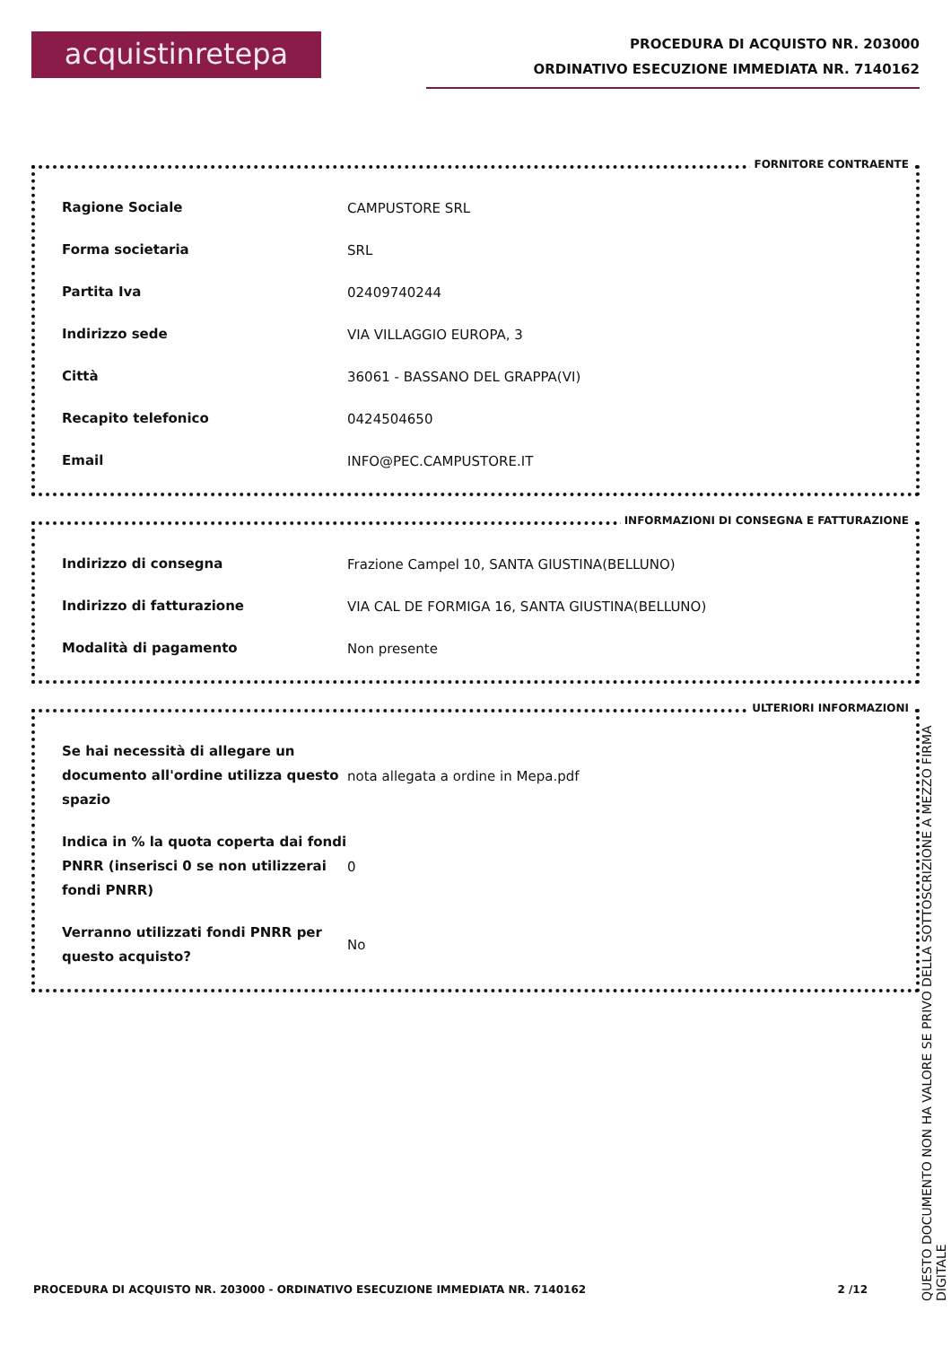acquistinretepa
PROCEDURA DI ACQUISTO NR. 203000
ORDINATIVO ESECUZIONE IMMEDIATA NR. 7140162
FORNITORE CONTRAENTE
| Ragione Sociale | CAMPUSTORE SRL |
| Forma societaria | SRL |
| Partita Iva | 02409740244 |
| Indirizzo sede | VIA VILLAGGIO EUROPA, 3 |
| Città | 36061 - BASSANO DEL GRAPPA(VI) |
| Recapito telefonico | 0424504650 |
| Email | INFO@PEC.CAMPUSTORE.IT |
INFORMAZIONI DI CONSEGNA E FATTURAZIONE
| Indirizzo di consegna | Frazione Campel 10, SANTA GIUSTINA(BELLUNO) |
| Indirizzo di fatturazione | VIA CAL DE FORMIGA 16, SANTA GIUSTINA(BELLUNO) |
| Modalità di pagamento | Non presente |
ULTERIORI INFORMAZIONI
| Se hai necessità di allegare un documento all'ordine utilizza questo spazio | nota allegata a ordine in Mepa.pdf |
| Indica in % la quota coperta dai fondi PNRR (inserisci 0 se non utilizzerai fondi PNRR) | 0 |
| Verranno utilizzati fondi PNRR per questo acquisto? | No |
PROCEDURA DI ACQUISTO NR. 203000 - ORDINATIVO ESECUZIONE IMMEDIATA NR. 7140162 2 /12
QUESTO DOCUMENTO NON HA VALORE SE PRIVO DELLA SOTTOSCRIZIONE A MEZZO FIRMA DIGITALE